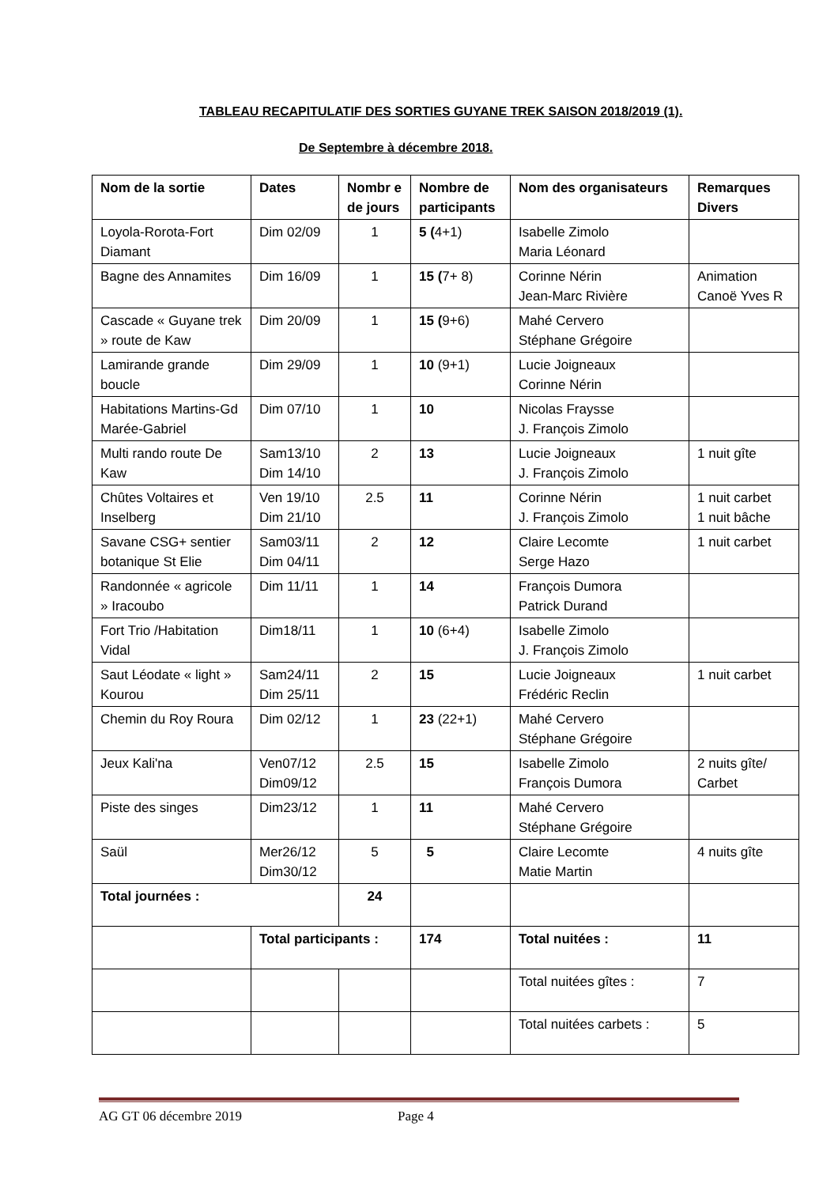TABLEAU RECAPITULATIF DES SORTIES GUYANE TREK SAISON 2018/2019 (1).
De Septembre à décembre 2018.
| Nom de la sortie | Dates | Nombr e de jours | Nombre de participants | Nom des organisateurs | Remarques Divers |
| --- | --- | --- | --- | --- | --- |
| Loyola-Rorota-Fort Diamant | Dim 02/09 | 1 | 5 ( 4+1) | Isabelle Zimolo Maria Léonard | |
| Bagne des Annamites | Dim 16/09 | 1 | 15 ( 7+ 8) | Corinne Nérin Jean-Marc Rivière | Animation Canoë Yves R |
| Cascade « Guyane trek » route de Kaw | Dim 20/09 | 1 | 15 ( 9+6) | Mahé Cervero Stéphane Grégoire | |
| Lamirande grande boucle | Dim 29/09 | 1 | 10 (9+1) | Lucie Joigneaux Corinne Nérin | |
| Habitations Martins-Gd Marée-Gabriel | Dim 07/10 | 1 | 10 | Nicolas Fraysse J. François Zimolo | |
| Multi rando route De Kaw | Sam13/10 Dim 14/10 | 2 | 13 | Lucie Joigneaux J. François Zimolo | 1 nuit gîte |
| Chûtes Voltaires et Inselberg | Ven 19/10 Dim 21/10 | 2.5 | 11 | Corinne Nérin J. François Zimolo | 1 nuit carbet 1 nuit bâche |
| Savane CSG+ sentier botanique St Elie | Sam03/11 Dim 04/11 | 2 | 12 | Claire Lecomte Serge Hazo | 1 nuit carbet |
| Randonnée « agricole » Iracoubo | Dim 11/11 | 1 | 14 | François Dumora Patrick Durand | |
| Fort Trio /Habitation Vidal | Dim18/11 | 1 | 10 (6+4) | Isabelle Zimolo J. François Zimolo | |
| Saut Léodate « light » Kourou | Sam24/11 Dim 25/11 | 2 | 15 | Lucie Joigneaux Frédéric Reclin | 1 nuit carbet |
| Chemin du Roy Roura | Dim 02/12 | 1 | 23 (22+1) | Mahé Cervero Stéphane Grégoire | |
| Jeux Kali'na | Ven07/12 Dim09/12 | 2.5 | 15 | Isabelle Zimolo François Dumora | 2 nuits gîte/ Carbet |
| Piste des singes | Dim23/12 | 1 | 11 | Mahé Cervero Stéphane Grégoire | |
| Saül | Mer26/12 Dim30/12 | 5 | 5 | Claire Lecomte Matie Martin | 4 nuits gîte |
| Total journées : | | 24 | | | |
| | Total participants : | | 174 | Total nuitées : | 11 |
| | | | | Total nuitées gîtes : | 7 |
| | | | | Total nuitées carbets : | 5 |
AG GT 06 décembre 2019 Page 4